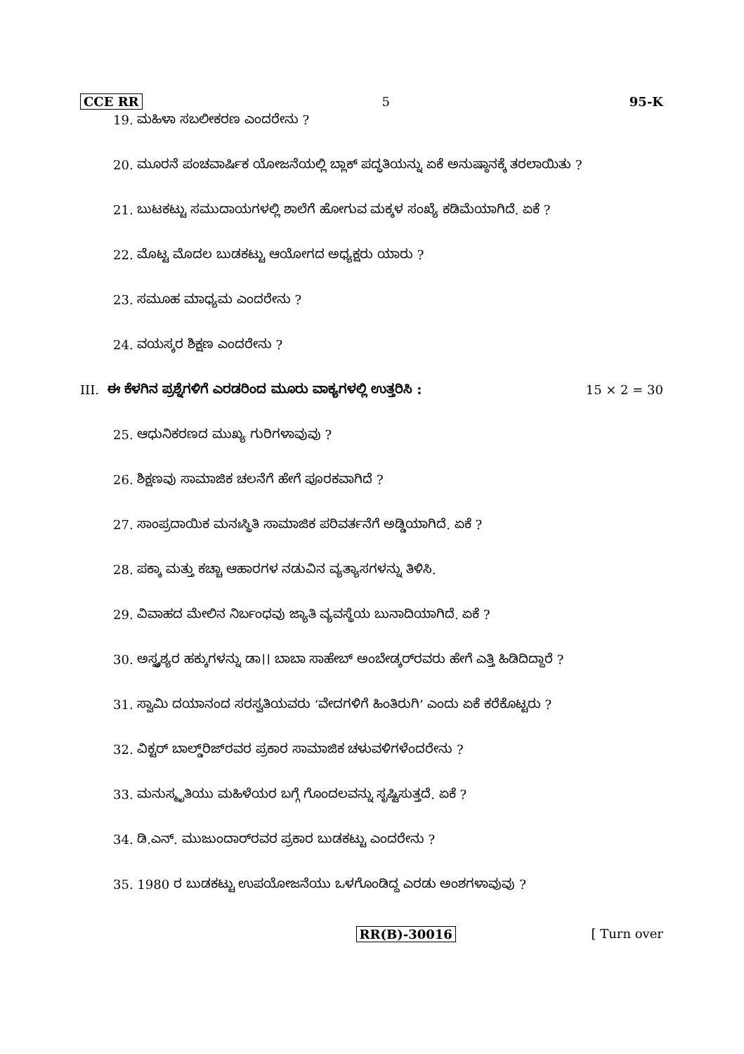CCE RR 5 95-K
19. ಮಹಿಳಾ ಸಬಲೀಕರಣ ಎಂದರೇನು ?
20. ಮೂರನೆ ಪಂಚವಾರ್ಷಿಕ ಯೋಜನೆಯಲ್ಲಿ ಬ್ಲಾಕ್ ಪದ್ಧತಿಯನ್ನು ಏಕೆ ಅನುಷ್ಠಾನಕ್ಕೆ ತರಲಾಯಿತು ?
21. ಬುಟಕಟ್ಟು ಸಮುದಾಯಗಳಲ್ಲಿ ಶಾಲೆಗೆ ಹೋಗುವ ಮಕ್ಕಳ ಸಂಖ್ಯೆ ಕಡಿಮೆಯಾಗಿದೆ. ಏಕೆ ?
22. ಮೊಟ್ಟ ಮೊದಲ ಬುಡಕಟ್ಟು ಆಯೋಗದ ಅಧ್ಯಕ್ಷರು ಯಾರು ?
23. ಸಮೂಹ ಮಾಧ್ಯಮ ಎಂದರೇನು ?
24. ವಯಸ್ಕರ ಶಿಕ್ಷಣ ಎಂದರೇನು ?
III. ಈ ಕೆಳಗಿನ ಪ್ರಶ್ನೆಗಳಿಗೆ ಎರಡರಿಂದ ಮೂರು ವಾಕ್ಯಗಳಲ್ಲಿ ಉತ್ತರಿಸಿ : 15 × 2 = 30
25. ಆಧುನಿಕರಣದ ಮುಖ್ಯ ಗುರಿಗಳಾವುವು ?
26. ಶಿಕ್ಷಣವು ಸಾಮಾಜಿಕ ಚಲನೆಗೆ ಹೇಗೆ ಪೂರಕವಾಗಿದೆ ?
27. ಸಾಂಪ್ರದಾಯಿಕ ಮನಃಸ್ಥಿತಿ ಸಾಮಾಜಿಕ ಪರಿವರ್ತನೆಗೆ ಅಡ್ಡಿಯಾಗಿದೆ. ಏಕೆ ?
28. ಪಕ್ಕಾ ಮತ್ತು ಕಚ್ಚಾ ಆಹಾರಗಳ ನಡುವಿನ ವ್ಯತ್ಯಾಸಗಳನ್ನು ತಿಳಿಸಿ.
29. ವಿವಾಹದ ಮೇಲಿನ ನಿರ್ಬಂಧವು ಜ್ಯಾತಿ ವ್ಯವಸ್ಥೆಯ ಬುನಾದಿಯಾಗಿದೆ. ಏಕೆ ?
30. ಅಸ್ಪೃಶ್ಯರ ಹಕ್ಕುಗಳನ್ನು ಡಾ।। ಬಾಬಾ ಸಾಹೇಬ್ ಅಂಬೇಡ್ಕರ್‌ರವರು ಹೇಗೆ ಎತ್ತಿ ಹಿಡಿದಿದ್ದಾರೆ ?
31. ಸ್ವಾಮಿ ದಯಾನಂದ ಸರಸ್ವತಿಯವರು ‘ವೇದಗಳಿಗೆ ಹಿಂತಿರುಗಿ’ ಎಂದು ಏಕೆ ಕರೆಕೊಟ್ಟರು ?
32. ವಿಕ್ಟರ್ ಬಾಲ್ಡ್‌ರಿಜ್‌ರವರ ಪ್ರಕಾರ ಸಾಮಾಜಿಕ ಚಳುವಳಿಗಳೆಂದರೇನು ?
33. ಮನುಸ್ಮೃತಿಯು ಮಹಿಳೆಯರ ಬಗ್ಗೆ ಗೊಂದಲವನ್ನು ಸೃಷ್ಟಿಸುತ್ತದೆ. ಏಕೆ ?
34. ಡಿ.ಎನ್. ಮುಜುಂದಾರ್‌ರವರ ಪ್ರಕಾರ ಬುಡಕಟ್ಟು ಎಂದರೇನು ?
35. 1980 ರ ಬುಡಕಟ್ಟು ಉಪಯೋಜನೆಯು ಒಳಗೊಂಡಿದ್ದ ಎರಡು ಅಂಶಗಳಾವುವು ?
RR(B)-30016 [ Turn over